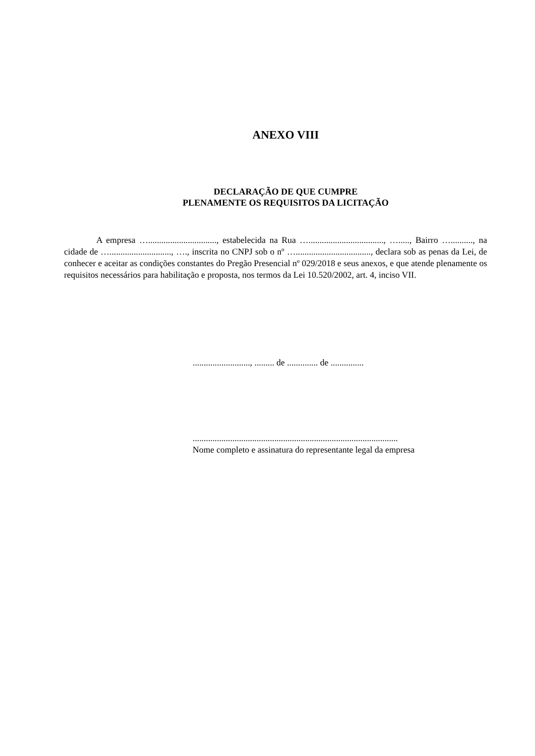ANEXO VIII
DECLARAÇÃO DE QUE CUMPRE
PLENAMENTE OS REQUISITOS DA LICITAÇÃO
A empresa …..............................., estabelecida na Rua ….................................., …....., Bairro ….........., na cidade de …............................, …., inscrita no CNPJ sob o nº ….................................., declara sob as penas da Lei, de conhecer e aceitar as condições constantes do Pregão Presencial nº 029/2018 e seus anexos, e que atende plenamente os requisitos necessários para habilitação e proposta, nos termos da Lei 10.520/2002, art. 4, inciso VII.
.........................., ......... de .............. de ...............
.............................................................................................
Nome completo e assinatura do representante legal da empresa